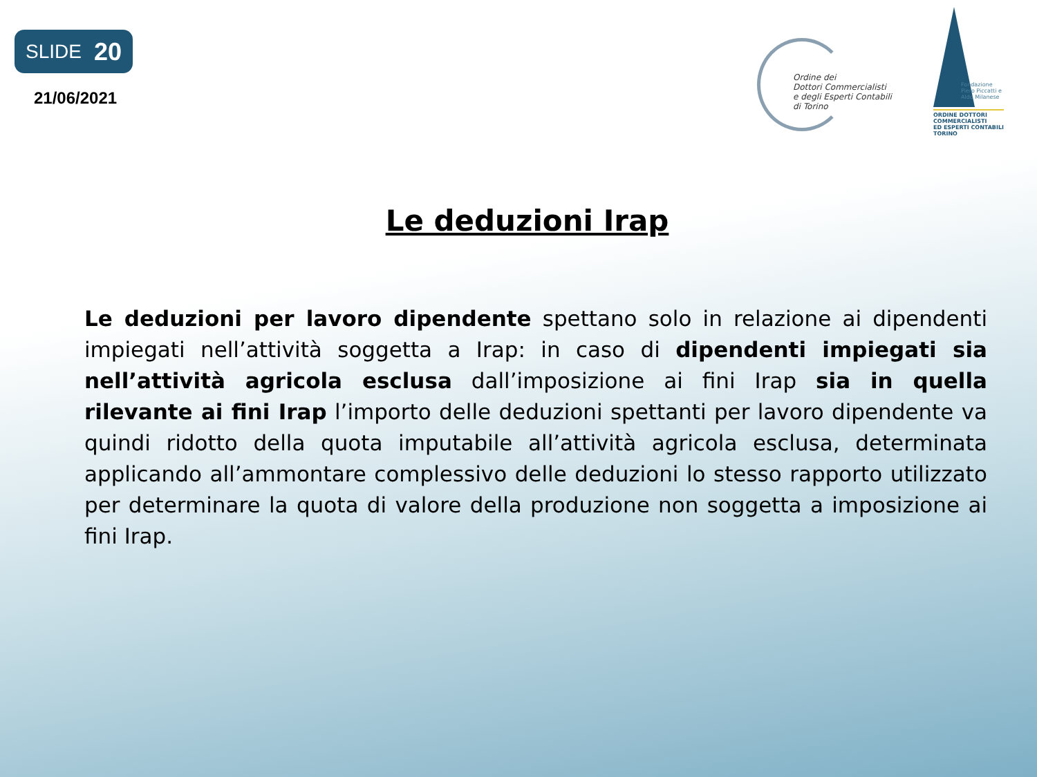SLIDE 20
21/06/2021
Ordine dei
Dottori Commercialisti
e degli Esperti Contabili
di Torino
Fondazione
Piero Piccatti e
Aldo Milanese
ORDINE DOTTORI
COMMERCIALISTI
ED ESPERTI CONTABILI
TORINO
Le deduzioni Irap
Le deduzioni per lavoro dipendente spettano solo in relazione ai dipendenti impiegati nell’attività soggetta a Irap: in caso di dipendenti impiegati sia nell’attività agricola esclusa dall’imposizione ai fini Irap sia in quella rilevante ai fini Irap l’importo delle deduzioni spettanti per lavoro dipendente va quindi ridotto della quota imputabile all’attività agricola esclusa, determinata applicando all’ammontare complessivo delle deduzioni lo stesso rapporto utilizzato per determinare la quota di valore della produzione non soggetta a imposizione ai fini Irap.